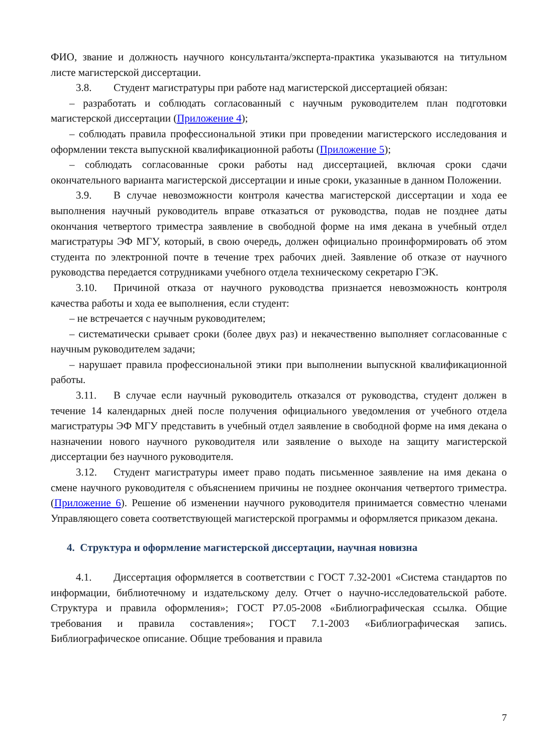ФИО, звание и должность научного консультанта/эксперта-практика указываются на титульном листе магистерской диссертации.
3.8. Студент магистратуры при работе над магистерской диссертацией обязан:
– разработать и соблюдать согласованный с научным руководителем план подготовки магистерской диссертации (Приложение 4);
– соблюдать правила профессиональной этики при проведении магистерского исследования и оформлении текста выпускной квалификационной работы (Приложение 5);
– соблюдать согласованные сроки работы над диссертацией, включая сроки сдачи окончательного варианта магистерской диссертации и иные сроки, указанные в данном Положении.
3.9. В случае невозможности контроля качества магистерской диссертации и хода ее выполнения научный руководитель вправе отказаться от руководства, подав не позднее даты окончания четвертого триместра заявление в свободной форме на имя декана в учебный отдел магистратуры ЭФ МГУ, который, в свою очередь, должен официально проинформировать об этом студента по электронной почте в течение трех рабочих дней. Заявление об отказе от научного руководства передается сотрудниками учебного отдела техническому секретарю ГЭК.
3.10. Причиной отказа от научного руководства признается невозможность контроля качества работы и хода ее выполнения, если студент:
– не встречается с научным руководителем;
– систематически срывает сроки (более двух раз) и некачественно выполняет согласованные с научным руководителем задачи;
– нарушает правила профессиональной этики при выполнении выпускной квалификационной работы.
3.11. В случае если научный руководитель отказался от руководства, студент должен в течение 14 календарных дней после получения официального уведомления от учебного отдела магистратуры ЭФ МГУ представить в учебный отдел заявление в свободной форме на имя декана о назначении нового научного руководителя или заявление о выходе на защиту магистерской диссертации без научного руководителя.
3.12. Студент магистратуры имеет право подать письменное заявление на имя декана о смене научного руководителя с объяснением причины не позднее окончания четвертого триместра. (Приложение 6). Решение об изменении научного руководителя принимается совместно членами Управляющего совета соответствующей магистерской программы и оформляется приказом декана.
4. Структура и оформление магистерской диссертации, научная новизна
4.1. Диссертация оформляется в соответствии с ГОСТ 7.32-2001 «Система стандартов по информации, библиотечному и издательскому делу. Отчет о научно-исследовательской работе. Структура и правила оформления»; ГОСТ Р7.05-2008 «Библиографическая ссылка. Общие требования и правила составления»; ГОСТ 7.1-2003 «Библиографическая запись. Библиографическое описание. Общие требования и правила
7